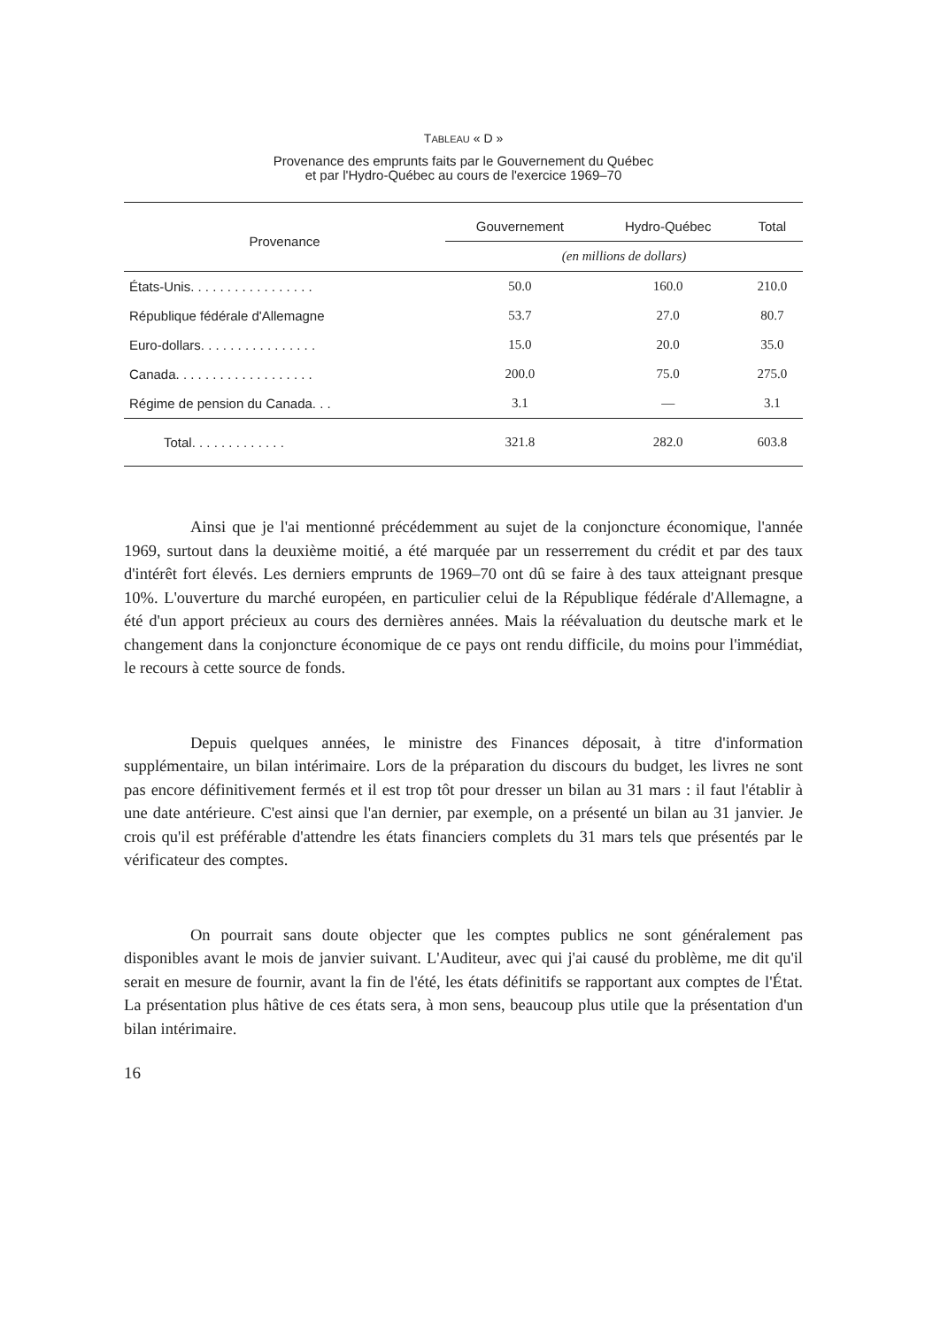TABLEAU « D »
Provenance des emprunts faits par le Gouvernement du Québec
et par l'Hydro-Québec au cours de l'exercice 1969–70
| Provenance | Gouvernement | Hydro-Québec | Total |
| --- | --- | --- | --- |
| | (en millions de dollars) | | |
| États-Unis. . . . . . . . . . . . . . . . . | 50.0 | 160.0 | 210.0 |
| République fédérale d'Allemagne | 53.7 | 27.0 | 80.7 |
| Euro-dollars. . . . . . . . . . . . . . . . | 15.0 | 20.0 | 35.0 |
| Canada. . . . . . . . . . . . . . . . . . . | 200.0 | 75.0 | 275.0 |
| Régime de pension du Canada. . . | 3.1 | — | 3.1 |
| Total. . . . . . . . . . . . . | 321.8 | 282.0 | 603.8 |
Ainsi que je l'ai mentionné précédemment au sujet de la conjoncture économique, l'année 1969, surtout dans la deuxième moitié, a été marquée par un resserrement du crédit et par des taux d'intérêt fort élevés. Les derniers emprunts de 1969–70 ont dû se faire à des taux atteignant presque 10%. L'ouverture du marché européen, en particulier celui de la République fédérale d'Allemagne, a été d'un apport précieux au cours des dernières années. Mais la réévaluation du deutsche mark et le changement dans la conjoncture économique de ce pays ont rendu difficile, du moins pour l'immédiat, le recours à cette source de fonds.
Depuis quelques années, le ministre des Finances déposait, à titre d'information supplémentaire, un bilan intérimaire. Lors de la préparation du discours du budget, les livres ne sont pas encore définitivement fermés et il est trop tôt pour dresser un bilan au 31 mars : il faut l'établir à une date antérieure. C'est ainsi que l'an dernier, par exemple, on a présenté un bilan au 31 janvier. Je crois qu'il est préférable d'attendre les états financiers complets du 31 mars tels que présentés par le vérificateur des comptes.
On pourrait sans doute objecter que les comptes publics ne sont généralement pas disponibles avant le mois de janvier suivant. L'Auditeur, avec qui j'ai causé du problème, me dit qu'il serait en mesure de fournir, avant la fin de l'été, les états définitifs se rapportant aux comptes de l'État. La présentation plus hâtive de ces états sera, à mon sens, beaucoup plus utile que la présentation d'un bilan intérimaire.
16